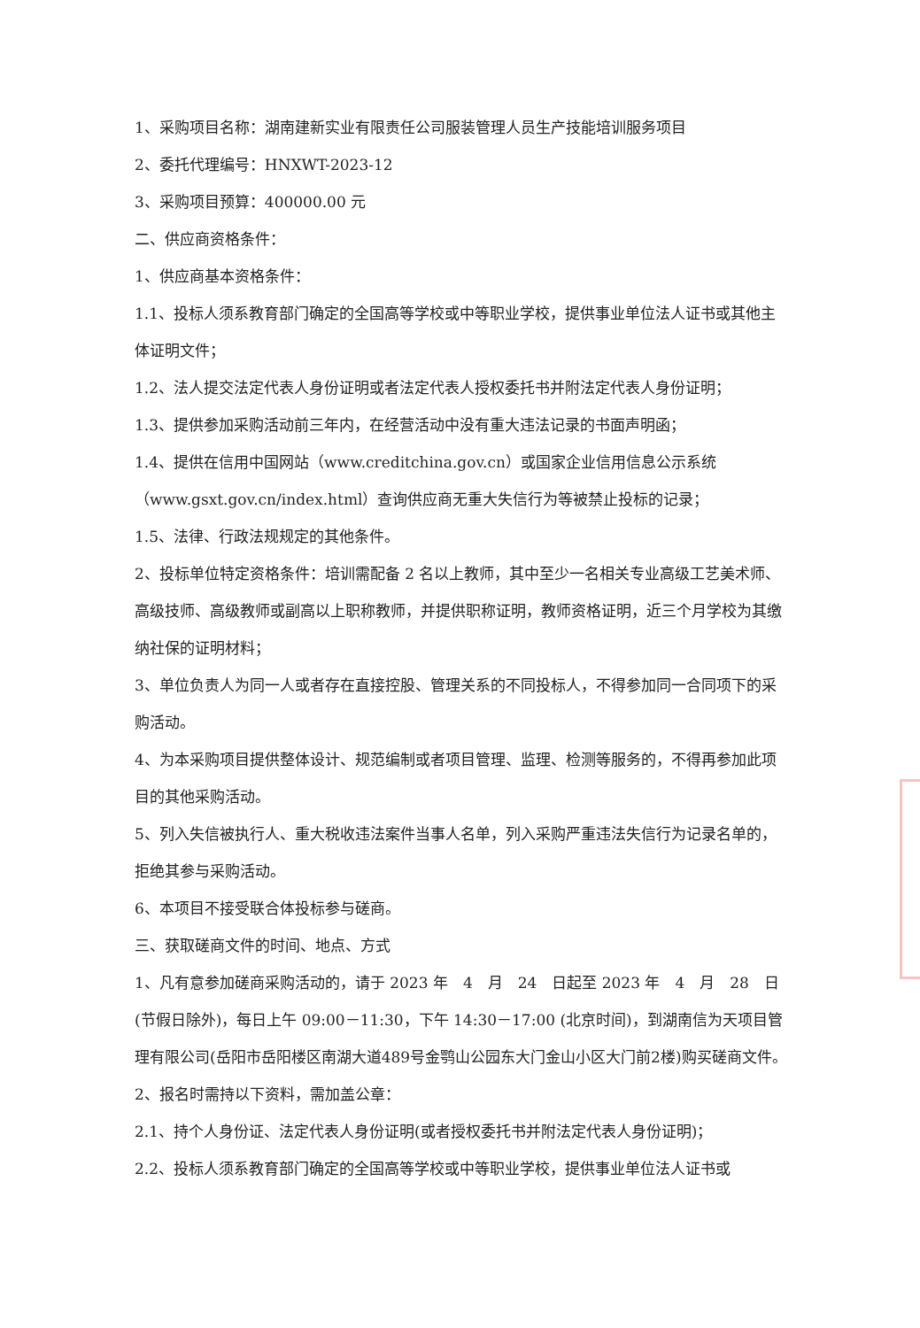1、采购项目名称：湖南建新实业有限责任公司服装管理人员生产技能培训服务项目
2、委托代理编号：HNXWT-2023-12
3、采购项目预算：400000.00 元
二、供应商资格条件：
1、供应商基本资格条件：
1.1、投标人须系教育部门确定的全国高等学校或中等职业学校，提供事业单位法人证书或其他主体证明文件；
1.2、法人提交法定代表人身份证明或者法定代表人授权委托书并附法定代表人身份证明；
1.3、提供参加采购活动前三年内，在经营活动中没有重大违法记录的书面声明函；
1.4、提供在信用中国网站（www.creditchina.gov.cn）或国家企业信用信息公示系统（www.gsxt.gov.cn/index.html）查询供应商无重大失信行为等被禁止投标的记录；
1.5、法律、行政法规规定的其他条件。
2、投标单位特定资格条件：培训需配备 2 名以上教师，其中至少一名相关专业高级工艺美术师、高级技师、高级教师或副高以上职称教师，并提供职称证明，教师资格证明，近三个月学校为其缴纳社保的证明材料；
3、单位负责人为同一人或者存在直接控股、管理关系的不同投标人，不得参加同一合同项下的采购活动。
4、为本采购项目提供整体设计、规范编制或者项目管理、监理、检测等服务的，不得再参加此项目的其他采购活动。
5、列入失信被执行人、重大税收违法案件当事人名单，列入采购严重违法失信行为记录名单的，拒绝其参与采购活动。
6、本项目不接受联合体投标参与磋商。
三、获取磋商文件的时间、地点、方式
1、凡有意参加磋商采购活动的，请于 2023 年　4　月　24　日起至 2023 年　4　月　28　日(节假日除外)，每日上午 09:00－11:30，下午 14:30－17:00 (北京时间)，到湖南信为天项目管理有限公司(岳阳市岳阳楼区南湖大道489号金鹗山公园东大门金山小区大门前2楼)购买磋商文件。
2、报名时需持以下资料，需加盖公章：
2.1、持个人身份证、法定代表人身份证明(或者授权委托书并附法定代表人身份证明)；
2.2、投标人须系教育部门确定的全国高等学校或中等职业学校，提供事业单位法人证书或